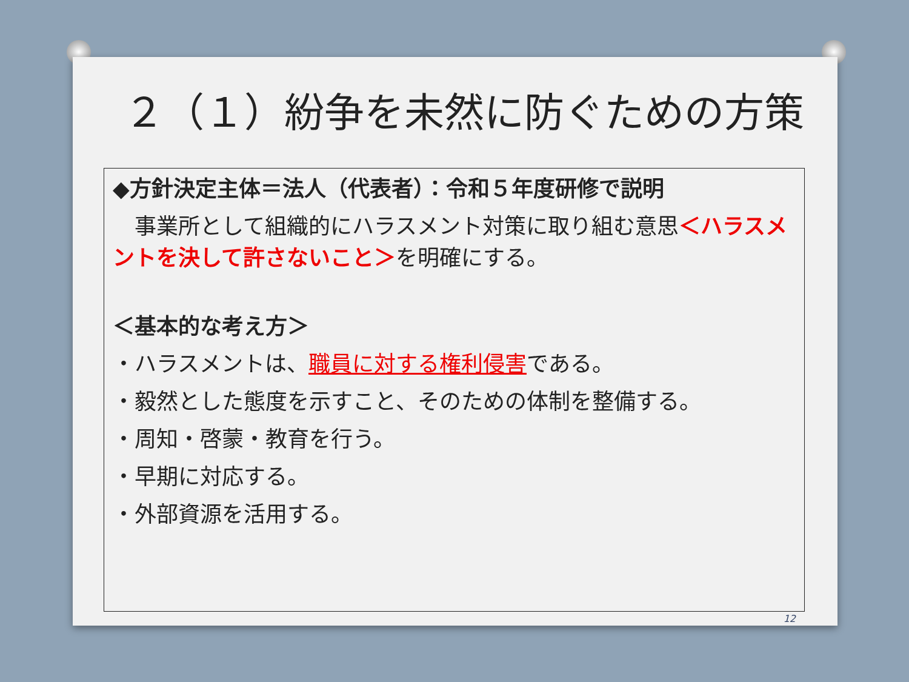２（１）紛争を未然に防ぐための方策
◆方針決定主体＝法人（代表者）：令和５年度研修で説明
　事業所として組織的にハラスメント対策に取り組む意思＜ハラスメントを決して許さないこと＞を明確にする。
＜基本的な考え方＞
・ハラスメントは、職員に対する権利侵害である。
・毅然とした態度を示すこと、そのための体制を整備する。
・周知・啓蒙・教育を行う。
・早期に対応する。
・外部資源を活用する。
12